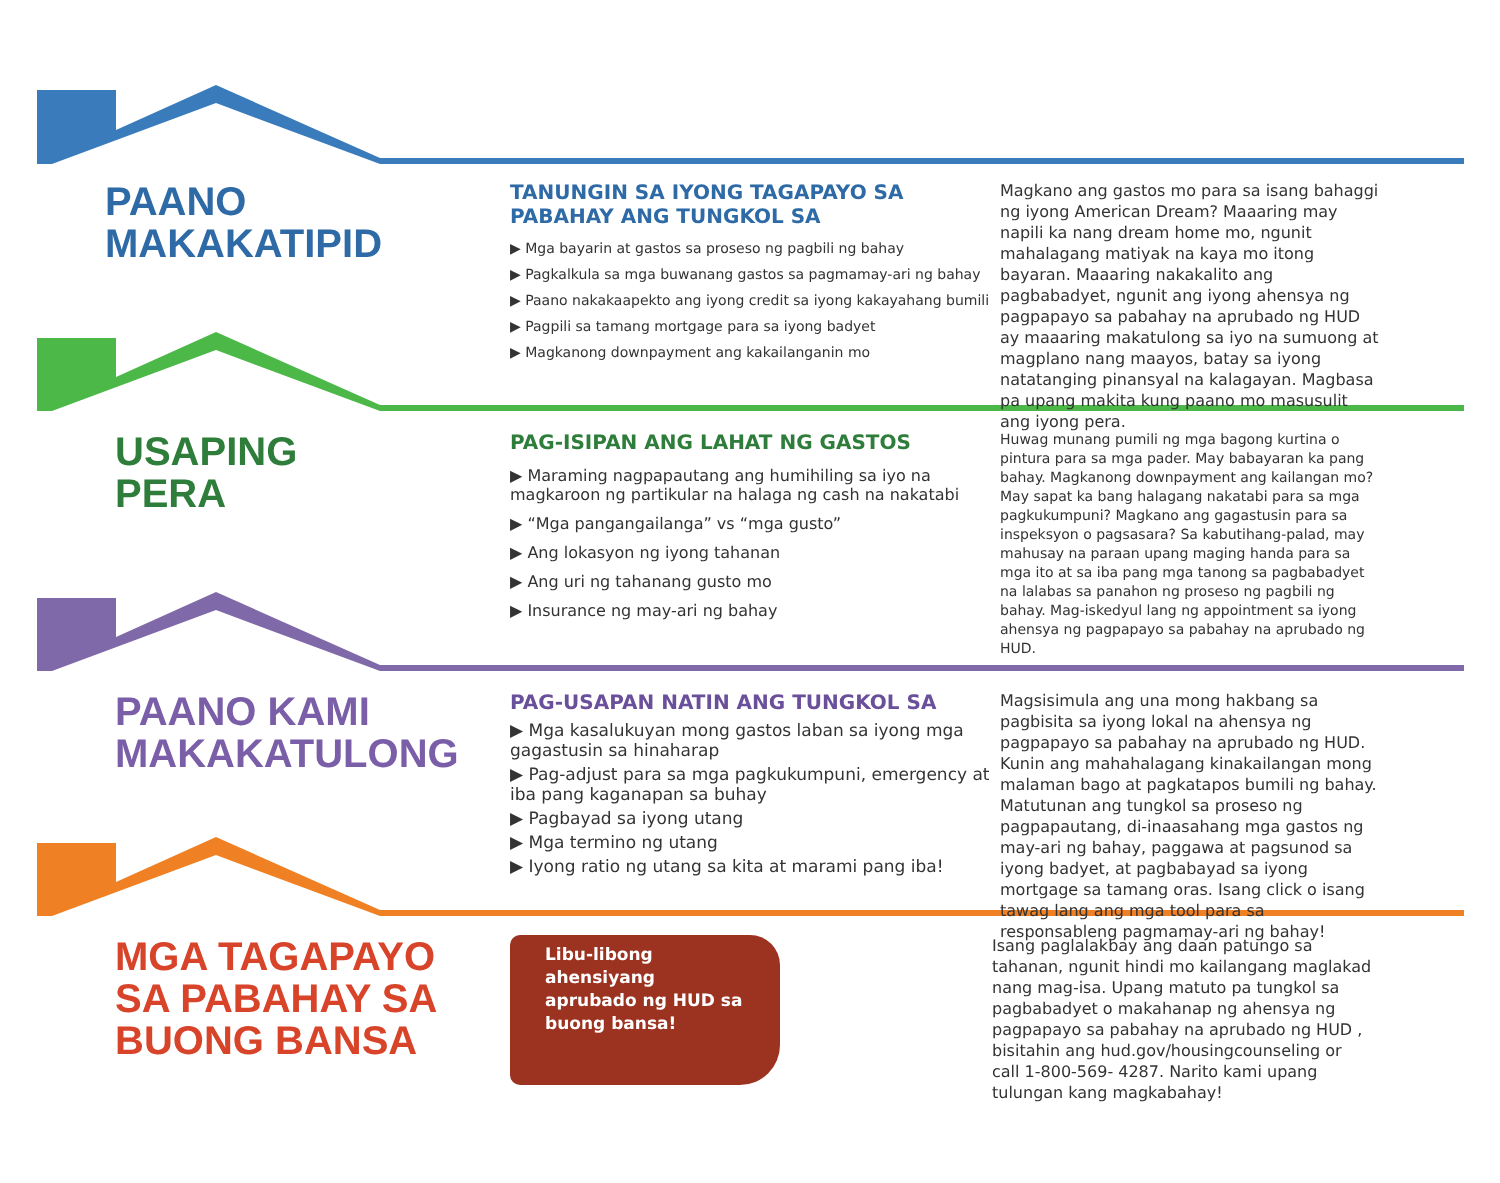PAANO
MAKAKATIPID
TANUNGIN SA IYONG TAGAPAYO SA PABAHAY ANG TUNGKOL SA
▶ Mga bayarin at gastos sa proseso ng pagbili ng bahay
▶ Pagkalkula sa mga buwanang gastos sa pagmamay-ari ng bahay
▶ Paano nakakaapekto ang iyong credit sa iyong kakayahang bumili
▶ Pagpili sa tamang mortgage para sa iyong badyet
▶ Magkanong downpayment ang kakailanganin mo
Magkano ang gastos mo para sa isang bahaggi ng iyong American Dream? Maaaring may napili ka nang dream home mo, ngunit mahalagang matiyak na kaya mo itong bayaran. Maaaring nakakalito ang pagbabadyet, ngunit ang iyong ahensya ng pagpapayo sa pabahay na aprubado ng HUD ay maaaring makatulong sa iyo na sumuong at magplano nang maayos, batay sa iyong natatanging pinansyal na kalagayan. Magbasa pa upang makita kung paano mo masusulit ang iyong pera.
USAPING
PERA
PAG-ISIPAN ANG LAHAT NG GASTOS
▶ Maraming nagpapautang ang humihiling sa iyo na magkaroon ng partikular na halaga ng cash na nakatabi
▶ “Mga pangangailanga” vs “mga gusto”
▶ Ang lokasyon ng iyong tahanan
▶ Ang uri ng tahanang gusto mo
▶ Insurance ng may-ari ng bahay
Huwag munang pumili ng mga bagong kurtina o pintura para sa mga pader. May babayaran ka pang bahay. Magkanong downpayment ang kailangan mo? May sapat ka bang halagang nakatabi para sa mga pagkukumpuni? Magkano ang gagastusin para sa inspeksyon o pagsasara? Sa kabutihang-palad, may mahusay na paraan upang maging handa para sa mga ito at sa iba pang mga tanong sa pagbabadyet na lalabas sa panahon ng proseso ng pagbili ng bahay. Mag-iskedyul lang ng appointment sa iyong ahensya ng pagpapayo sa pabahay na aprubado ng HUD.
PAANO KAMI
MAKAKATULONG
PAG-USAPAN NATIN ANG TUNGKOL SA
▶ Mga kasalukuyan mong gastos laban sa iyong mga gagastusin sa hinaharap
▶ Pag-adjust para sa mga pagkukumpuni, emergency at iba pang kaganapan sa buhay
▶ Pagbayad sa iyong utang
▶ Mga termino ng utang
▶ Iyong ratio ng utang sa kita at marami pang iba!
Magsisimula ang una mong hakbang sa pagbisita sa iyong lokal na ahensya ng pagpapayo sa pabahay na aprubado ng HUD. Kunin ang mahahalagang kinakailangan mong malaman bago at pagkatapos bumili ng bahay. Matutunan ang tungkol sa proseso ng pagpapautang, di-inaasahang mga gastos ng may-ari ng bahay, paggawa at pagsunod sa iyong badyet, at pagbabayad sa iyong mortgage sa tamang oras. Isang click o isang tawag lang ang mga tool para sa responsableng pagmamay-ari ng bahay!
MGA TAGAPAYO
SA PABAHAY SA
BUONG BANSA
Libu-libong ahensiyang aprubado ng HUD sa buong bansa!
Isang paglalakbay ang daan patungo sa tahanan, ngunit hindi mo kailangang maglakad nang mag-isa. Upang matuto pa tungkol sa pagbabadyet o makahanap ng ahensya ng pagpapayo sa pabahay na aprubado ng HUD , bisitahin ang hud.gov/housingcounseling or call 1-800-569- 4287. Narito kami upang tulungan kang magkabahay!